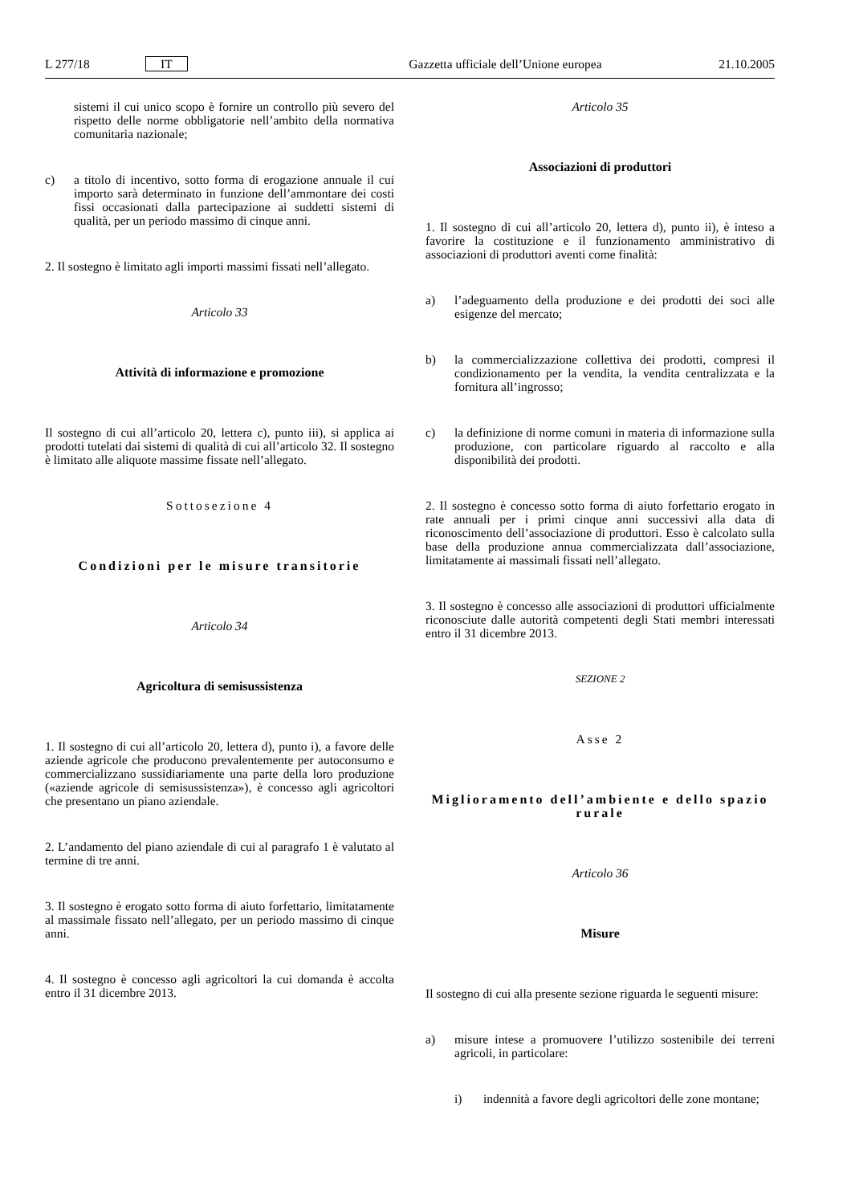L 277/18 IT Gazzetta ufficiale dell’Unione europea 21.10.2005
sistemi il cui unico scopo è fornire un controllo più severo del rispetto delle norme obbligatorie nell’ambito della normativa comunitaria nazionale;
c) a titolo di incentivo, sotto forma di erogazione annuale il cui importo sarà determinato in funzione dell’ammontare dei costi fissi occasionati dalla partecipazione ai suddetti sistemi di qualità, per un periodo massimo di cinque anni.
2. Il sostegno è limitato agli importi massimi fissati nell’allegato.
Articolo 33
Attività di informazione e promozione
Il sostegno di cui all’articolo 20, lettera c), punto iii), si applica ai prodotti tutelati dai sistemi di qualità di cui all’articolo 32. Il sostegno è limitato alle aliquote massime fissate nell’allegato.
Sottosezione 4
Condizioni per le misure transitorie
Articolo 34
Agricoltura di semisussistenza
1. Il sostegno di cui all’articolo 20, lettera d), punto i), a favore delle aziende agricole che producono prevalentemente per autoconsumo e commercializzano sussidiariamente una parte della loro produzione («aziende agricole di semisussistenza»), è concesso agli agricoltori che presentano un piano aziendale.
2. L’andamento del piano aziendale di cui al paragrafo 1 è valutato al termine di tre anni.
3. Il sostegno è erogato sotto forma di aiuto forfettario, limitatamente al massimale fissato nell’allegato, per un periodo massimo di cinque anni.
4. Il sostegno è concesso agli agricoltori la cui domanda è accolta entro il 31 dicembre 2013.
Articolo 35
Associazioni di produttori
1. Il sostegno di cui all’articolo 20, lettera d), punto ii), è inteso a favorire la costituzione e il funzionamento amministrativo di associazioni di produttori aventi come finalità:
a) l’adeguamento della produzione e dei prodotti dei soci alle esigenze del mercato;
b) la commercializzazione collettiva dei prodotti, compresi il condizionamento per la vendita, la vendita centralizzata e la fornitura all’ingrosso;
c) la definizione di norme comuni in materia di informazione sulla produzione, con particolare riguardo al raccolto e alla disponibilità dei prodotti.
2. Il sostegno è concesso sotto forma di aiuto forfettario erogato in rate annuali per i primi cinque anni successivi alla data di riconoscimento dell’associazione di produttori. Esso è calcolato sulla base della produzione annua commercializzata dall’associazione, limitatamente ai massimali fissati nell’allegato.
3. Il sostegno è concesso alle associazioni di produttori ufficialmente riconosciute dalle autorità competenti degli Stati membri interessati entro il 31 dicembre 2013.
SEZIONE 2
Asse 2
Miglioramento dell’ambiente e dello spazio rurale
Articolo 36
Misure
Il sostegno di cui alla presente sezione riguarda le seguenti misure:
a) misure intese a promuovere l’utilizzo sostenibile dei terreni agricoli, in particolare:
i) indennità a favore degli agricoltori delle zone montane;